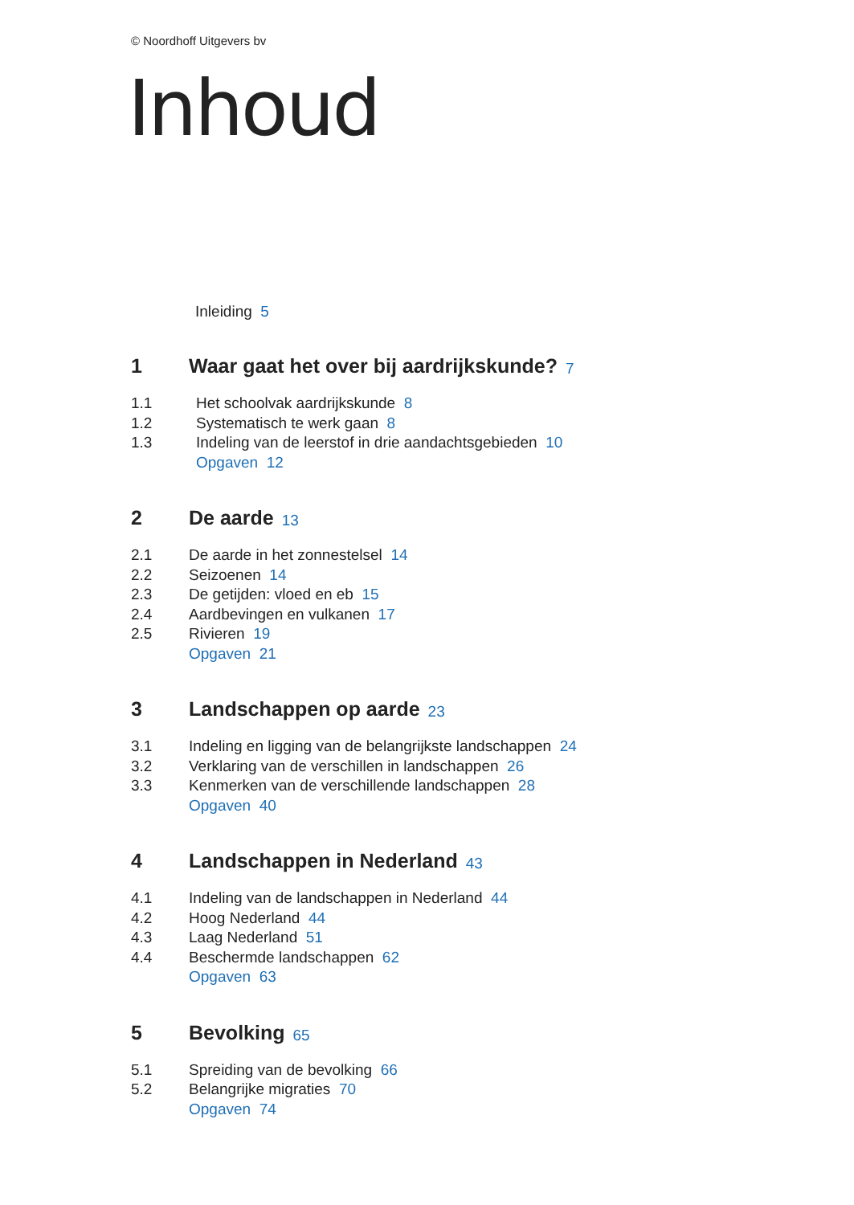© Noordhoff Uitgevers bv
Inhoud
Inleiding 5
1 Waar gaat het over bij aardrijkskunde? 7
1.1 Het schoolvak aardrijkskunde 8
1.2 Systematisch te werk gaan 8
1.3 Indeling van de leerstof in drie aandachtsgebieden 10
Opgaven 12
2 De aarde 13
2.1 De aarde in het zonnestelsel 14
2.2 Seizoenen 14
2.3 De getijden: vloed en eb 15
2.4 Aardbevingen en vulkanen 17
2.5 Rivieren 19
Opgaven 21
3 Landschappen op aarde 23
3.1 Indeling en ligging van de belangrijkste landschappen 24
3.2 Verklaring van de verschillen in landschappen 26
3.3 Kenmerken van de verschillende landschappen 28
Opgaven 40
4 Landschappen in Nederland 43
4.1 Indeling van de landschappen in Nederland 44
4.2 Hoog Nederland 44
4.3 Laag Nederland 51
4.4 Beschermde landschappen 62
Opgaven 63
5 Bevolking 65
5.1 Spreiding van de bevolking 66
5.2 Belangrijke migraties 70
Opgaven 74